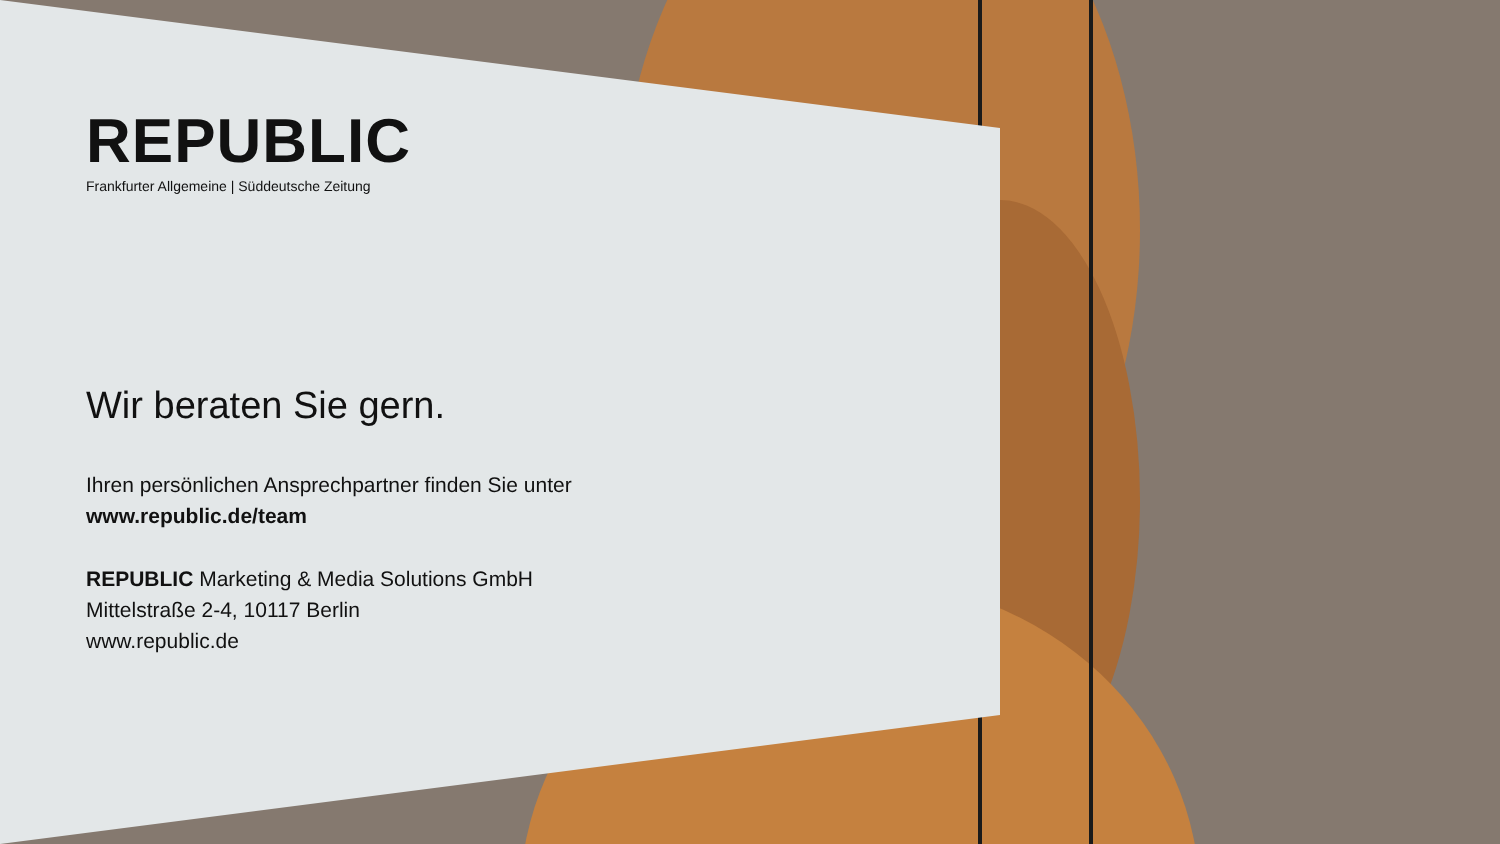REPUBLIC
Frankfurter Allgemeine | Süddeutsche Zeitung
Wir beraten Sie gern.
Ihren persönlichen Ansprechpartner finden Sie unter
www.republic.de/team
REPUBLIC Marketing & Media Solutions GmbH
Mittelstraße 2-4, 10117 Berlin
www.republic.de